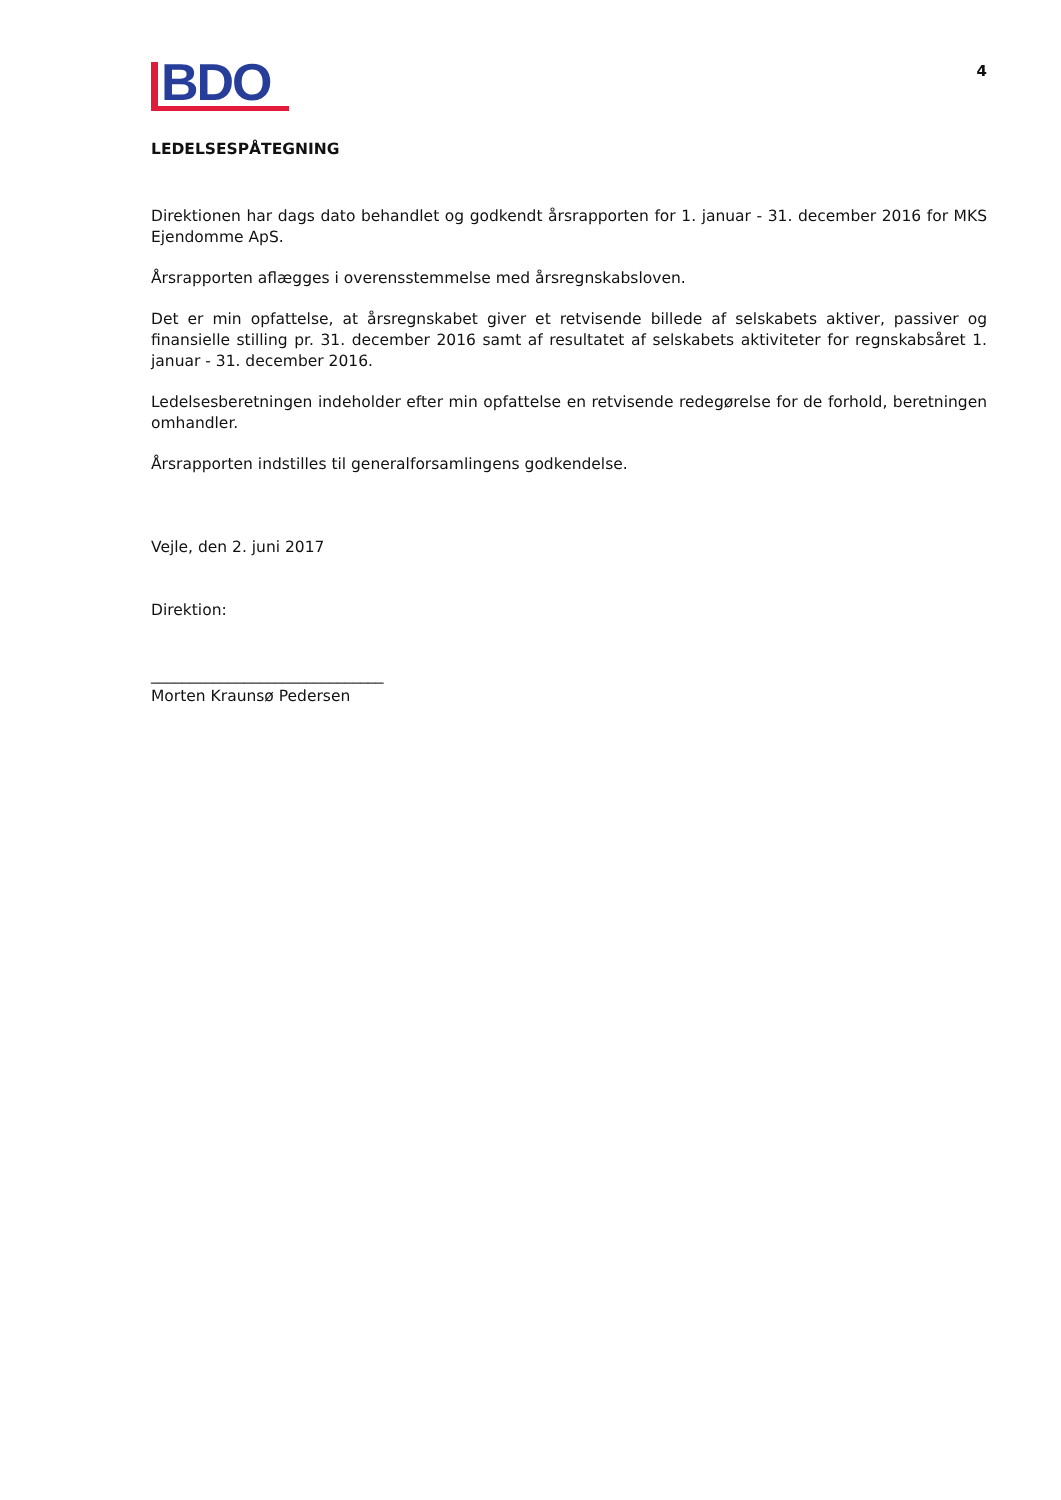BDO
4
LEDELSESPÅTEGNING
Direktionen har dags dato behandlet og godkendt årsrapporten for 1. januar - 31. december 2016 for MKS Ejendomme ApS.
Årsrapporten aflægges i overensstemmelse med årsregnskabsloven.
Det er min opfattelse, at årsregnskabet giver et retvisende billede af selskabets aktiver, passiver og finansielle stilling pr. 31. december 2016 samt af resultatet af selskabets aktiviteter for regnskabsåret 1. januar - 31. december 2016.
Ledelsesberetningen indeholder efter min opfattelse en retvisende redegørelse for de forhold, beretningen omhandler.
Årsrapporten indstilles til generalforsamlingens godkendelse.
Vejle, den 2. juni 2017
Direktion:
______________________________
Morten Kraunsø Pedersen